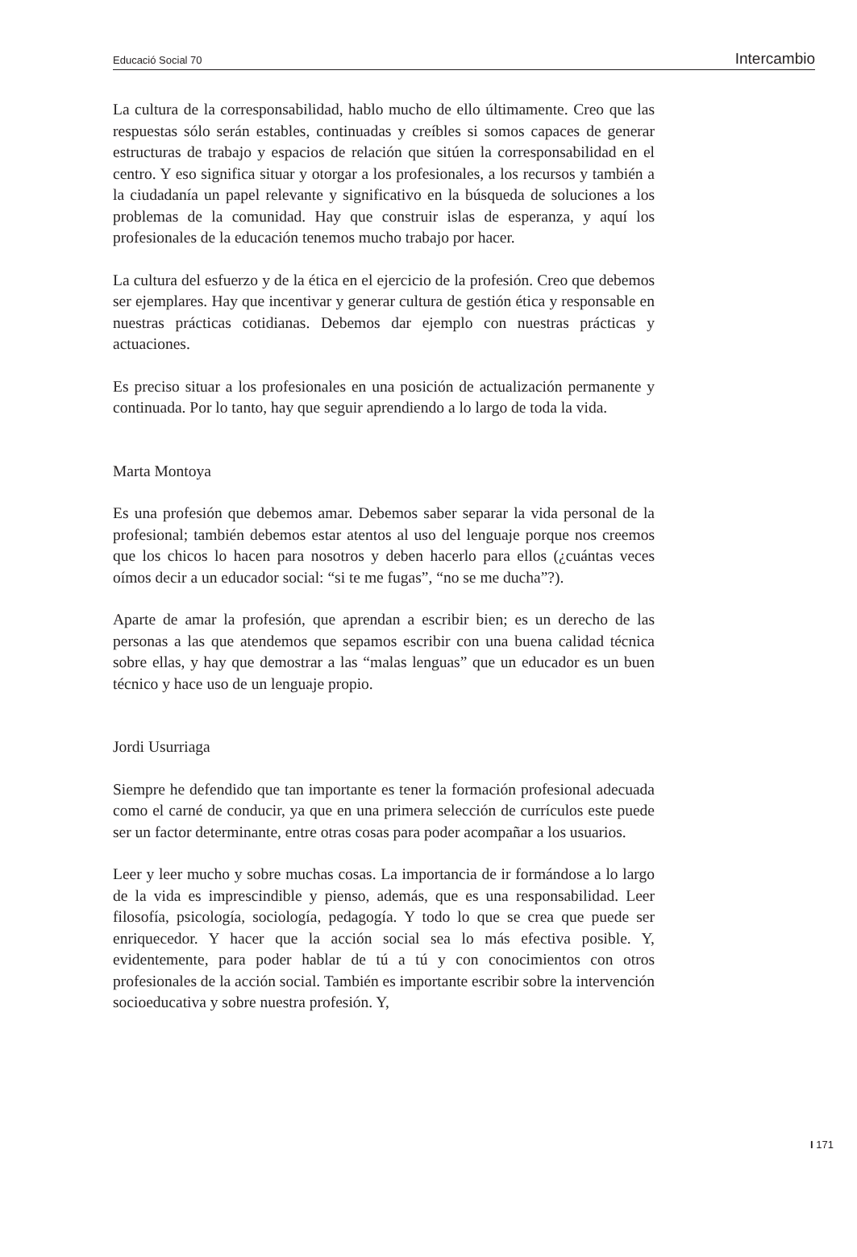Educació Social 70 Intercambio
La cultura de la corresponsabilidad, hablo mucho de ello últimamente. Creo que las respuestas sólo serán estables, continuadas y creíbles si somos capaces de generar estructuras de trabajo y espacios de relación que sitúen la corresponsabilidad en el centro. Y eso significa situar y otorgar a los profesionales, a los recursos y también a la ciudadanía un papel relevante y significativo en la búsqueda de soluciones a los problemas de la comunidad. Hay que construir islas de esperanza, y aquí los profesionales de la educación tenemos mucho trabajo por hacer.
La cultura del esfuerzo y de la ética en el ejercicio de la profesión. Creo que debemos ser ejemplares. Hay que incentivar y generar cultura de gestión ética y responsable en nuestras prácticas cotidianas. Debemos dar ejemplo con nuestras prácticas y actuaciones.
Es preciso situar a los profesionales en una posición de actualización permanente y continuada. Por lo tanto, hay que seguir aprendiendo a lo largo de toda la vida.
Marta Montoya
Es una profesión que debemos amar. Debemos saber separar la vida personal de la profesional; también debemos estar atentos al uso del lenguaje porque nos creemos que los chicos lo hacen para nosotros y deben hacerlo para ellos (¿cuántas veces oímos decir a un educador social: “si te me fugas”, “no se me ducha”?).
Aparte de amar la profesión, que aprendan a escribir bien; es un derecho de las personas a las que atendemos que sepamos escribir con una buena calidad técnica sobre ellas, y hay que demostrar a las “malas lenguas” que un educador es un buen técnico y hace uso de un lenguaje propio.
Jordi Usurriaga
Siempre he defendido que tan importante es tener la formación profesional adecuada como el carné de conducir, ya que en una primera selección de currículos este puede ser un factor determinante, entre otras cosas para poder acompañar a los usuarios.
Leer y leer mucho y sobre muchas cosas. La importancia de ir formándose a lo largo de la vida es imprescindible y pienso, además, que es una responsabilidad. Leer filosofía, psicología, sociología, pedagogía. Y todo lo que se crea que puede ser enriquecedor. Y hacer que la acción social sea lo más efectiva posible. Y, evidentemente, para poder hablar de tú a tú y con conocimientos con otros profesionales de la acción social. También es importante escribir sobre la intervención socioeducativa y sobre nuestra profesión. Y,
I 171